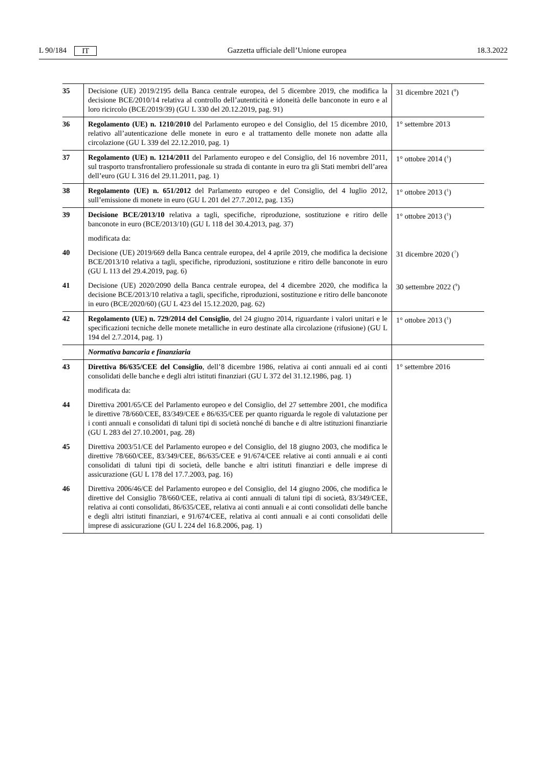L 90/184 IT Gazzetta ufficiale dell’Unione europea 18.3.2022
| 35 | Decisione (UE) 2019/2195 della Banca centrale europea, del 5 dicembre 2019, che modifica la decisione BCE/2010/14 relativa al controllo dell’autenticità e idoneità delle banconote in euro e al loro ricircolo (BCE/2019/39) (GU L 330 del 20.12.2019, pag. 91) | 31 dicembre 2021 (<sup>8</sup>) |
| 36 | Regolamento (UE) n. 1210/2010 del Parlamento europeo e del Consiglio, del 15 dicembre 2010, relativo all’autenticazione delle monete in euro e al trattamento delle monete non adatte alla circolazione (GU L 339 del 22.12.2010, pag. 1) | 1° settembre 2013 |
| 37 | Regolamento (UE) n. 1214/2011 del Parlamento europeo e del Consiglio, del 16 novembre 2011, sul trasporto transfrontaliero professionale su strada di contante in euro tra gli Stati membri dell’area dell’euro (GU L 316 del 29.11.2011, pag. 1) | 1° ottobre 2014 (<sup>1</sup>) |
| 38 | Regolamento (UE) n. 651/2012 del Parlamento europeo e del Consiglio, del 4 luglio 2012, sull’emissione di monete in euro (GU L 201 del 27.7.2012, pag. 135) | 1° ottobre 2013 (<sup>1</sup>) |
| 39 | Decisione BCE/2013/10 relativa a tagli, specifiche, riproduzione, sostituzione e ritiro delle banconote in euro (BCE/2013/10) (GU L 118 del 30.4.2013, pag. 37) | 1° ottobre 2013 (<sup>1</sup>) |
| | modificata da: | |
| 40 | Decisione (UE) 2019/669 della Banca centrale europea, del 4 aprile 2019, che modifica la decisione BCE/2013/10 relativa a tagli, specifiche, riproduzioni, sostituzione e ritiro delle banconote in euro (GU L 113 del 29.4.2019, pag. 6) | 31 dicembre 2020 (<sup>7</sup>) |
| 41 | Decisione (UE) 2020/2090 della Banca centrale europea, del 4 dicembre 2020, che modifica la decisione BCE/2013/10 relativa a tagli, specifiche, riproduzioni, sostituzione e ritiro delle banconote in euro (BCE/2020/60) (GU L 423 del 15.12.2020, pag. 62) | 30 settembre 2022 (<sup>9</sup>) |
| 42 | Regolamento (UE) n. 729/2014 del Consiglio , del 24 giugno 2014, riguardante i valori unitari e le specificazioni tecniche delle monete metalliche in euro destinate alla circolazione (rifusione) (GU L 194 del 2.7.2014, pag. 1) | 1° ottobre 2013 (<sup>1</sup>) |
| | Normativa bancaria e finanziaria | |
| 43 | Direttiva 86/635/CEE del Consiglio , dell’8 dicembre 1986, relativa ai conti annuali ed ai conti consolidati delle banche e degli altri istituti finanziari (GU L 372 del 31.12.1986, pag. 1) | 1° settembre 2016 |
| | modificata da: | |
| 44 | Direttiva 2001/65/CE del Parlamento europeo e del Consiglio, del 27 settembre 2001, che modifica le direttive 78/660/CEE, 83/349/CEE e 86/635/CEE per quanto riguarda le regole di valutazione per i conti annuali e consolidati di taluni tipi di società nonché di banche e di altre istituzioni finanziarie (GU L 283 del 27.10.2001, pag. 28) | |
| 45 | Direttiva 2003/51/CE del Parlamento europeo e del Consiglio, del 18 giugno 2003, che modifica le direttive 78/660/CEE, 83/349/CEE, 86/635/CEE e 91/674/CEE relative ai conti annuali e ai conti consolidati di taluni tipi di società, delle banche e altri istituti finanziari e delle imprese di assicurazione (GU L 178 del 17.7.2003, pag. 16) | |
| 46 | Direttiva 2006/46/CE del Parlamento europeo e del Consiglio, del 14 giugno 2006, che modifica le direttive del Consiglio 78/660/CEE, relativa ai conti annuali di taluni tipi di società, 83/349/CEE, relativa ai conti consolidati, 86/635/CEE, relativa ai conti annuali e ai conti consolidati delle banche e degli altri istituti finanziari, e 91/674/CEE, relativa ai conti annuali e ai conti consolidati delle imprese di assicurazione (GU L 224 del 16.8.2006, pag. 1) | |